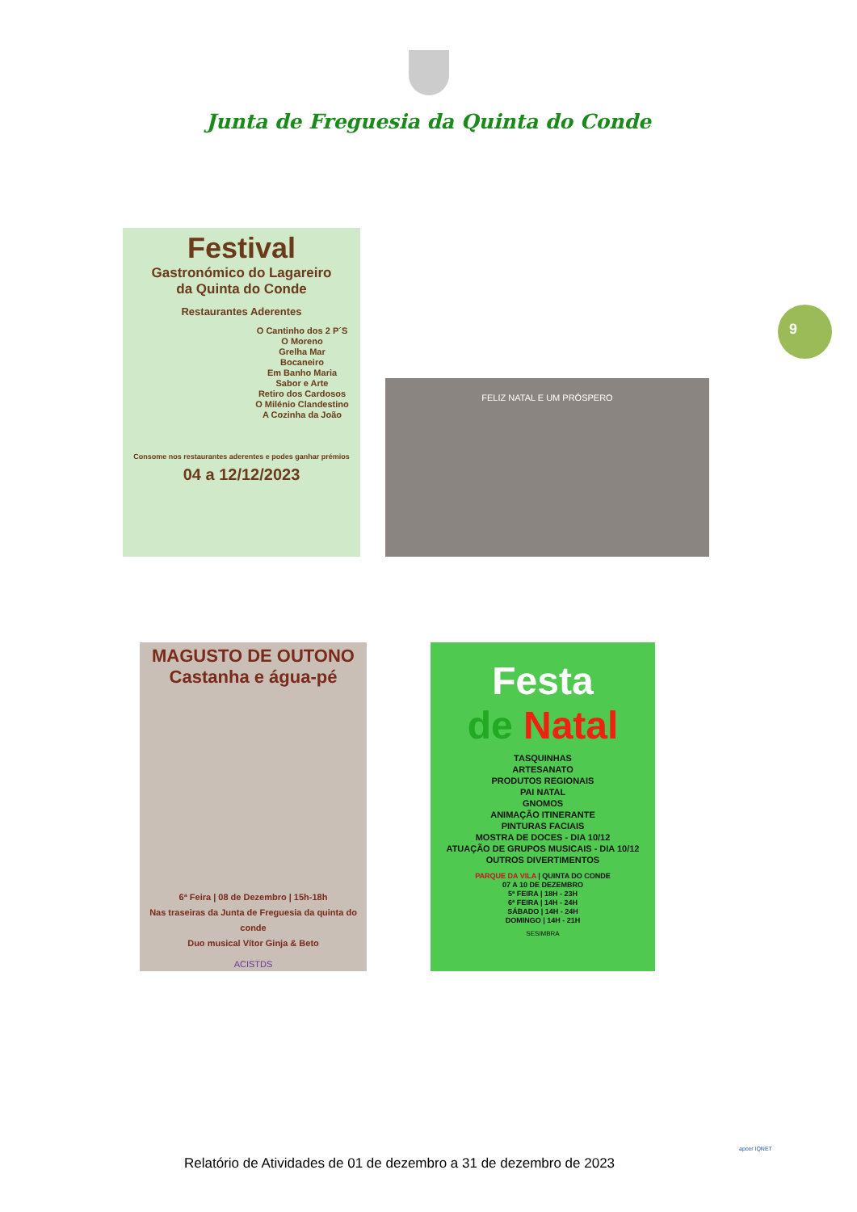Junta de Freguesia da Quinta do Conde
9
Festival
Gastronómico do Lagareiro
da Quinta do Conde
Restaurantes Aderentes
O Cantinho dos 2 P´S
O Moreno
Grelha Mar
Bocaneiro
Em Banho Maria
Sabor e Arte
Retiro dos Cardosos
O Milénio Clandestino
A Cozinha da João
Consome nos restaurantes aderentes e podes ganhar prémios
04 a 12/12/2023
FELIZ NATAL E UM PRÓSPERO
MAGUSTO DE OUTONO
Castanha e água-pé
6ª Feira | 08 de Dezembro | 15h-18h
Nas traseiras da Junta de Freguesia da quinta do conde
Duo musical Vítor Ginja & Beto
ACISTDS
Festa
de Natal
TASQUINHAS
ARTESANATO
PRODUTOS REGIONAIS
PAI NATAL
GNOMOS
ANIMAÇÃO ITINERANTE
PINTURAS FACIAIS
MOSTRA DE DOCES - DIA 10/12
ATUAÇÃO DE GRUPOS MUSICAIS - DIA 10/12
OUTROS DIVERTIMENTOS
PARQUE DA VILA | QUINTA DO CONDE
07 A 10 DE DEZEMBRO
5ª FEIRA | 18H - 23H
6ª FEIRA | 14H - 24H
SÁBADO | 14H - 24H
DOMINGO | 14H - 21H
SESIMBRA
Relatório de Atividades de 01 de dezembro a 31 de dezembro de 2023
apcer IQNET